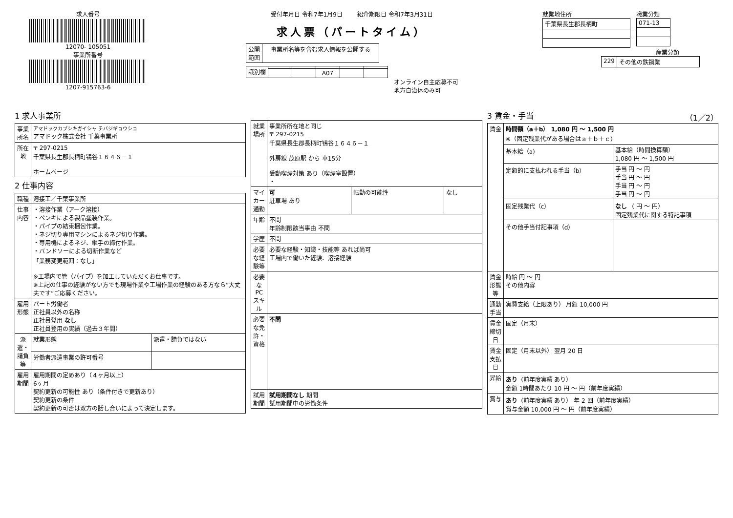求人番号
12070- 105051
事業所番号
1207-915763-6
受付年月日 令和7年1月9日 紹介期限日 令和7年3月31日
求人票（パートタイム）
| 公開 範囲 | 事業所名等を含む求人情報を公開する |
| 識別欄 | | | | | |
| | | | A07 | | |
オンライン自主応募不可
地方自治体のみ可
就業地住所
| 千葉県長生郡長柄町 |
職業分類
| 071-13 |
産業分類
| 229 | その他の鉄鋼業 |
1 求人事業所
| 事業所名 | アマドックカブシキガイシャ チバジギョウショ アマドック株式会社 千葉事業所 |
| 所在地 | 〒 297-0215 千葉県長生郡長柄町鴇谷１６４６－１ ホームページ |
2 仕事内容
| 職種 | 溶接工／千葉事業所 | |
| 仕事内容 | ・溶接作業（アーク溶接） ・ペンキによる製品塗装作業。 ・パイプの結束梱包作業。 ・ネジ切り専用マシンによるネジ切り作業。 ・専用機によるネジ、継手の締付作業。 ・バンドソーによる切断作業など 「業務変更範囲：なし」 ※工場内で管（パイプ）を加工していただくお仕事です。 ※上記の仕事の経験がない方でも現場作業や工場作業の経験のある方なら”大丈夫です”ご応募ください。 | |
| 雇用形態 | パート労働者 正社員以外の名称 正社員登用 なし 正社員登用の実績（過去３年間） | |
| 派遣・請負等 | 就業形態 | 派遣・請負ではない |
| | 労働者派遣事業の許可番号 | |
| 雇用期間 | 雇用期間の定めあり（４ヶ月以上） 6ヶ月 契約更新の可能性 あり（条件付きで更新あり） 契約更新の条件 契約更新の可否は双方の話し合いによって決定します。 | |
| 就業場所 | 事業所所在地と同じ 〒 297-0215 千葉県長生郡長柄町鴇谷１６４６－１ 外房線 茂原駅 から 車15分 受動喫煙対策 あり（喫煙室設置） ・ | | |
| マイカー通勤 | 可 駐車場 あり | 転勤の可能性 | なし |
| 年齢 | 不問 年齢制限該当事由 不問 | | |
| 学歴 | 不問 | | |
| 必要な経験等 | 必要な経験・知識・技能等 あれば尚可 工場内で働いた経験、溶接経験 | | |
| 必要なPCスキル | | | |
| 必要な免許・資格 | 不問 | | |
| 試用期間 | 試用期間なし 期間 試用期間中の労働条件 | | |
3 賃金・手当 （1／2）
| 賃金 | 時間額（a＋b） 1,080 円 ～ 1,500 円 ※（固定残業代がある場合はａ＋ｂ＋ｃ） | |
| | 基本給（a） | 基本給（時間換算額） 1,080 円 ～ 1,500 円 |
| | 定額的に支払われる手当（b） | 手当 円 ～ 円 手当 円 ～ 円 手当 円 ～ 円 手当 円 ～ 円 |
| | 固定残業代（c） | なし （ 円 ～ 円） 固定残業代に関する特記事項 |
| | その他手当付記事項（d） | |
| 賃金形態等 | 時給 円 ～ 円 その他内容 | |
| 通勤手当 | 実費支給（上限あり） 月額 10,000 円 | |
| 賃金締切日 | 固定（月末） | |
| 賃金支払日 | 固定（月末以外） 翌月 20 日 | |
| 昇給 | あり （前年度実績 あり） 金額 1時間あたり 10 円 ～ 円（前年度実績） | |
| 賞与 | あり （前年度実績 あり） 年 2 回（前年度実績） 賞与金額 10,000 円 ～ 円（前年度実績） | |